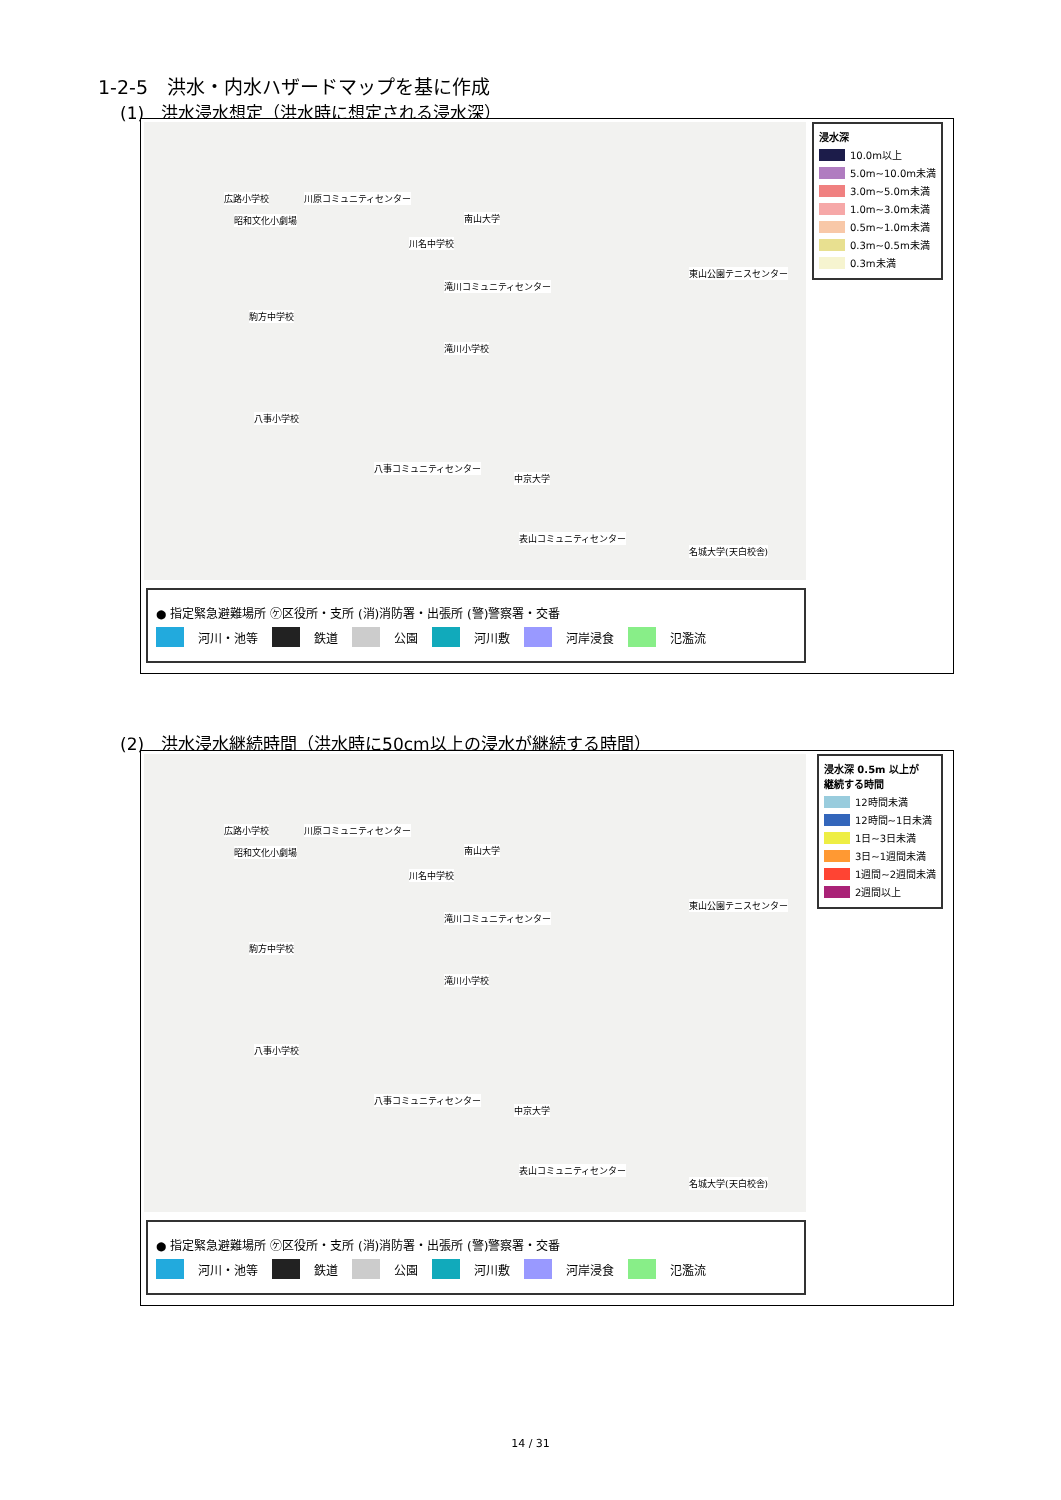1-2-5　洪水・内水ハザードマップを基に作成
(1)　洪水浸水想定（洪水時に想定される浸水深）
広路小学校 川原コミュニティセンター
昭和文化小劇場 南山大学
川名中学校
滝川コミュニティセンター
東山公園テニスセンター
駒方中学校
滝川小学校
八事小学校
八事コミュニティセンター
中京大学
表山コミュニティセンター
名城大学(天白校舎)
浸水深
10.0m以上
5.0m~10.0m未満
3.0m~5.0m未満
1.0m~3.0m未満
0.5m~1.0m未満
0.3m~0.5m未満
0.3m未満
● 指定緊急避難場所 ㋘区役所・支所 (消)消防署・出張所 (警)警察署・交番
河川・池等 鉄道 公園 河川敷 河岸浸食 氾濫流
(2)　洪水浸水継続時間（洪水時に50cm以上の浸水が継続する時間）
広路小学校 川原コミュニティセンター
昭和文化小劇場 南山大学
川名中学校
滝川コミュニティセンター
東山公園テニスセンター
駒方中学校
滝川小学校
八事小学校
八事コミュニティセンター
中京大学
表山コミュニティセンター
名城大学(天白校舎)
浸水深 0.5m 以上が
継続する時間
12時間未満
12時間~1日未満
1日~3日未満
3日~1週間未満
1週間~2週間未満
2週間以上
● 指定緊急避難場所 ㋘区役所・支所 (消)消防署・出張所 (警)警察署・交番
河川・池等 鉄道 公園 河川敷 河岸浸食 氾濫流
14 / 31